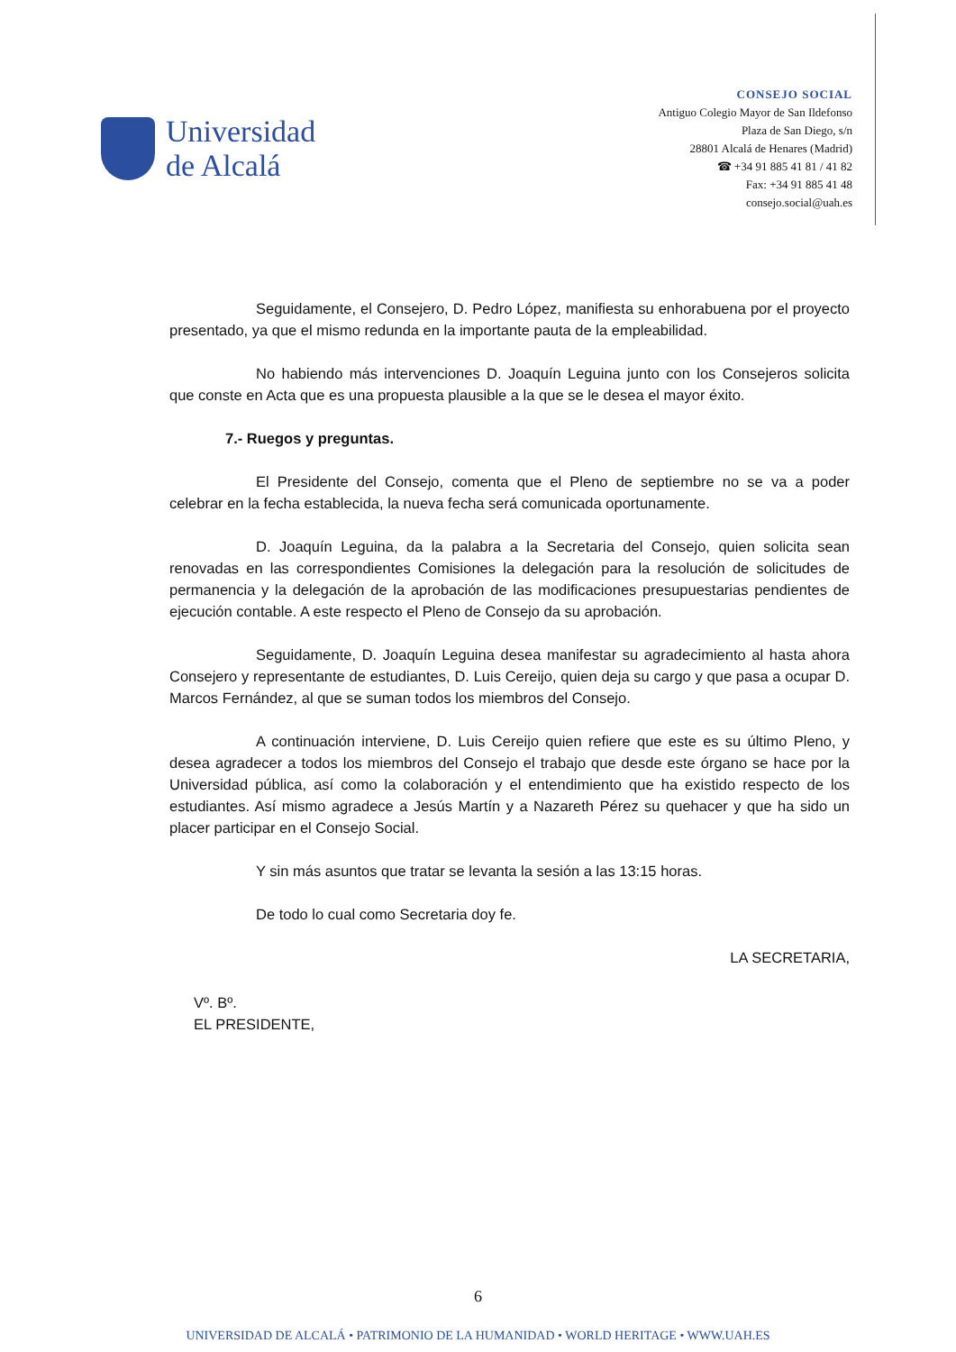Universidad
de Alcalá
CONSEJO SOCIAL
Antiguo Colegio Mayor de San Ildefonso
Plaza de San Diego, s/n
28801 Alcalá de Henares (Madrid)
☎ +34 91 885 41 81 / 41 82
Fax: +34 91 885 41 48
consejo.social@uah.es
Seguidamente, el Consejero, D. Pedro López, manifiesta su enhorabuena por el proyecto presentado, ya que el mismo redunda en la importante pauta de la empleabilidad.
No habiendo más intervenciones D. Joaquín Leguina junto con los Consejeros solicita que conste en Acta que es una propuesta plausible a la que se le desea el mayor éxito.
7.- Ruegos y preguntas.
El Presidente del Consejo, comenta que el Pleno de septiembre no se va a poder celebrar en la fecha establecida, la nueva fecha será comunicada oportunamente.
D. Joaquín Leguina, da la palabra a la Secretaria del Consejo, quien solicita sean renovadas en las correspondientes Comisiones la delegación para la resolución de solicitudes de permanencia y la delegación de la aprobación de las modificaciones presupuestarias pendientes de ejecución contable. A este respecto el Pleno de Consejo da su aprobación.
Seguidamente, D. Joaquín Leguina desea manifestar su agradecimiento al hasta ahora Consejero y representante de estudiantes, D. Luis Cereijo, quien deja su cargo y que pasa a ocupar D. Marcos Fernández, al que se suman todos los miembros del Consejo.
A continuación interviene, D. Luis Cereijo quien refiere que este es su último Pleno, y desea agradecer a todos los miembros del Consejo el trabajo que desde este órgano se hace por la Universidad pública, así como la colaboración y el entendimiento que ha existido respecto de los estudiantes. Así mismo agradece a Jesús Martín y a Nazareth Pérez su quehacer y que ha sido un placer participar en el Consejo Social.
Y sin más asuntos que tratar se levanta la sesión a las 13:15 horas.
De todo lo cual como Secretaria doy fe.
Vº. Bº.
EL PRESIDENTE,
LA SECRETARIA,
6
UNIVERSIDAD DE ALCALÁ • PATRIMONIO DE LA HUMANIDAD • WORLD HERITAGE • WWW.UAH.ES